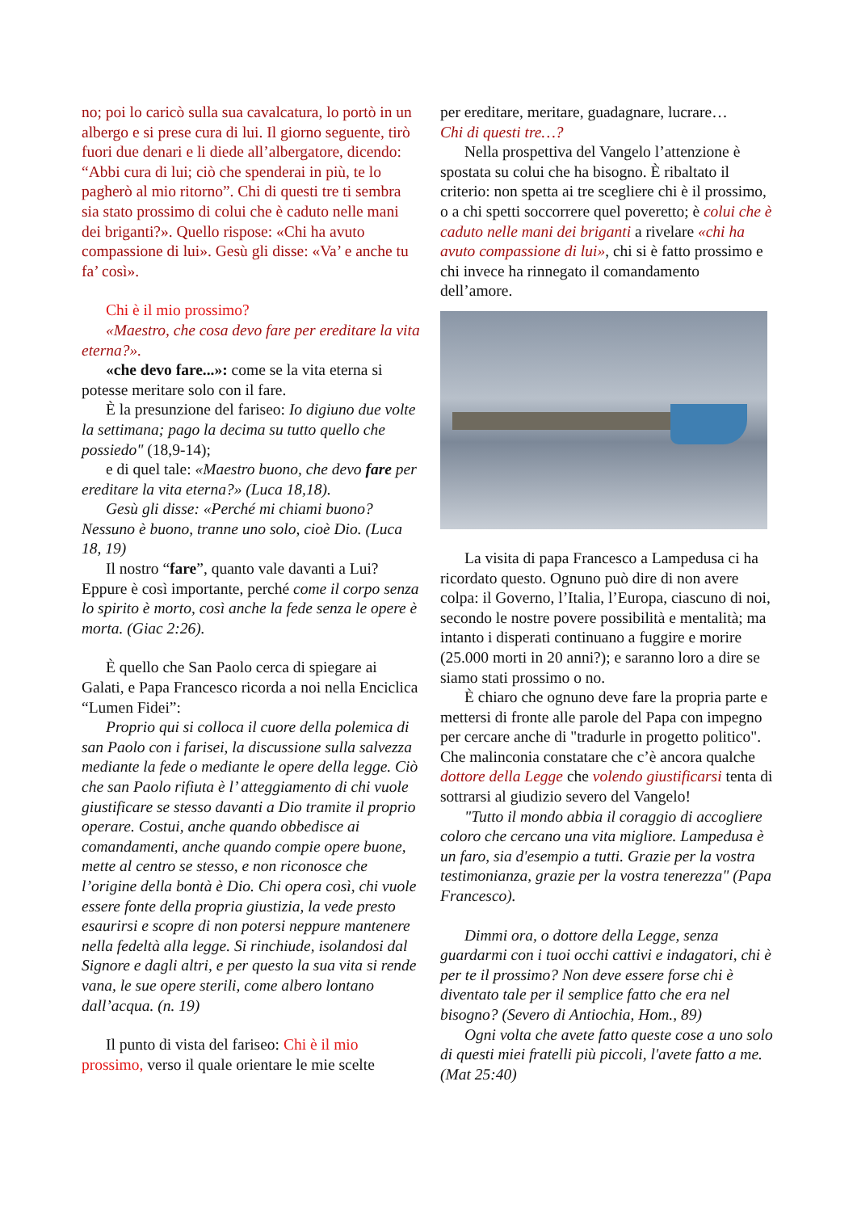no; poi lo caricò sulla sua cavalcatura, lo portò in un albergo e si prese cura di lui. Il giorno seguente, tirò fuori due denari e li diede all’albergatore, dicendo: “Abbi cura di lui; ciò che spenderai in più, te lo pagherò al mio ritorno”. Chi di questi tre ti sembra sia stato prossimo di colui che è caduto nelle mani dei briganti?». Quello rispose: «Chi ha avuto compassione di lui». Gesù gli disse: «Va’ e anche tu fa’ così».
Chi è il mio prossimo?
«Maestro, che cosa devo fare per ereditare la vita eterna?».
«che devo fare...»: come se la vita eterna si potesse meritare solo con il fare.
È la presunzione del fariseo: Io digiuno due volte la settimana; pago la decima su tutto quello che possiedo" (18,9-14);
e di quel tale: «Maestro buono, che devo fare per ereditare la vita eterna?» (Luca 18,18).
Gesù gli disse: «Perché mi chiami buono? Nessuno è buono, tranne uno solo, cioè Dio. (Luca 18, 19)
Il nostro “fare”, quanto vale davanti a Lui? Eppure è così importante, perché come il corpo senza lo spirito è morto, così anche la fede senza le opere è morta. (Giac 2:26).
È quello che San Paolo cerca di spiegare ai Galati, e Papa Francesco ricorda a noi nella Enciclica “Lumen Fidei”:
Proprio qui si colloca il cuore della polemica di san Paolo con i farisei, la discussione sulla salvezza mediante la fede o mediante le opere della legge. Ciò che san Paolo rifiuta è l’ atteggiamento di chi vuole giustificare se stesso davanti a Dio tramite il proprio operare. Costui, anche quando obbedisce ai comandamenti, anche quando compie opere buone, mette al centro se stesso, e non riconosce che l’origine della bontà è Dio. Chi opera così, chi vuole essere fonte della propria giustizia, la vede presto esaurirsi e scopre di non potersi neppure mantenere nella fedeltà alla legge. Si rinchiude, isolandosi dal Signore e dagli altri, e per questo la sua vita si rende vana, le sue opere sterili, come albero lontano dall’acqua. (n. 19)
Il punto di vista del fariseo: Chi è il mio prossimo, verso il quale orientare le mie scelte
per ereditare, meritare, guadagnare, lucrare…
Chi di questi tre…?
Nella prospettiva del Vangelo l’attenzione è spostata su colui che ha bisogno. È ribaltato il criterio: non spetta ai tre scegliere chi è il prossimo, o a chi spetti soccorrere quel poveretto; è colui che è caduto nelle mani dei briganti a rivelare «chi ha avuto compassione di lui», chi si è fatto prossimo e chi invece ha rinnegato il comandamento dell’amore.
La visita di papa Francesco a Lampedusa ci ha ricordato questo. Ognuno può dire di non avere colpa: il Governo, l’Italia, l’Europa, ciascuno di noi, secondo le nostre povere possibilità e mentalità; ma intanto i disperati continuano a fuggire e morire (25.000 morti in 20 anni?); e saranno loro a dire se siamo stati prossimo o no.
È chiaro che ognuno deve fare la propria parte e mettersi di fronte alle parole del Papa con impegno per cercare anche di "tradurle in progetto politico". Che malinconia constatare che c’è ancora qualche dottore della Legge che volendo giustificarsi tenta di sottrarsi al giudizio severo del Vangelo!
"Tutto il mondo abbia il coraggio di accogliere coloro che cercano una vita migliore. Lampedusa è un faro, sia d'esempio a tutti. Grazie per la vostra testimonianza, grazie per la vostra tenerezza" (Papa Francesco).
Dimmi ora, o dottore della Legge, senza guardarmi con i tuoi occhi cattivi e indagatori, chi è per te il prossimo? Non deve essere forse chi è diventato tale per il semplice fatto che era nel bisogno? (Severo di Antiochia, Hom., 89)
Ogni volta che avete fatto queste cose a uno solo di questi miei fratelli più piccoli, l'avete fatto a me. (Mat 25:40)